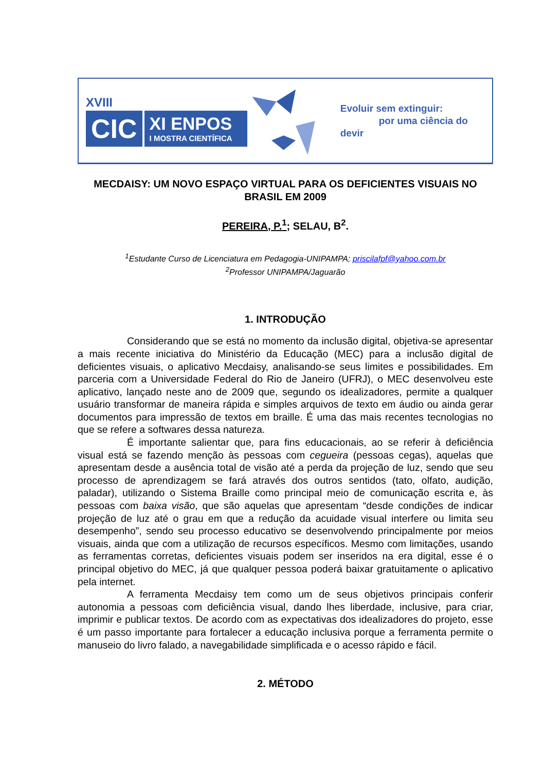XVIII
CIC
XI ENPOS
I MOSTRA CIENTÍFICA
Evoluir sem extinguir:
por uma ciência do devir
MECDAISY: UM NOVO ESPAÇO VIRTUAL PARA OS DEFICIENTES VISUAIS NO BRASIL EM 2009
PEREIRA, P.<sup>1</sup>; SELAU, B<sup>2</sup>.
<sup>1</sup> Estudante Curso de Licenciatura em Pedagogia-UNIPAMPA; priscilafpf@yahoo.com.br
<sup>2</sup> Professor UNIPAMPA/Jaguarão
1. INTRODUÇÃO
Considerando que se está no momento da inclusão digital, objetiva-se apresentar a mais recente iniciativa do Ministério da Educação (MEC) para a inclusão digital de deficientes visuais, o aplicativo Mecdaisy, analisando-se seus limites e possibilidades. Em parceria com a Universidade Federal do Rio de Janeiro (UFRJ), o MEC desenvolveu este aplicativo, lançado neste ano de 2009 que, segundo os idealizadores, permite a qualquer usuário transformar de maneira rápida e simples arquivos de texto em áudio ou ainda gerar documentos para impressão de textos em braille. É uma das mais recentes tecnologias no que se refere a softwares dessa natureza.
É importante salientar que, para fins educacionais, ao se referir à deficiência visual está se fazendo menção às pessoas com cegueira (pessoas cegas), aquelas que apresentam desde a ausência total de visão até a perda da projeção de luz, sendo que seu processo de aprendizagem se fará através dos outros sentidos (tato, olfato, audição, paladar), utilizando o Sistema Braille como principal meio de comunicação escrita e, às pessoas com baixa visão, que são aquelas que apresentam “desde condições de indicar projeção de luz até o grau em que a redução da acuidade visual interfere ou limita seu desempenho”, sendo seu processo educativo se desenvolvendo principalmente por meios visuais, ainda que com a utilização de recursos específicos. Mesmo com limitações, usando as ferramentas corretas, deficientes visuais podem ser inseridos na era digital, esse é o principal objetivo do MEC, já que qualquer pessoa poderá baixar gratuitamente o aplicativo pela internet.
A ferramenta Mecdaisy tem como um de seus objetivos principais conferir autonomia a pessoas com deficiência visual, dando lhes liberdade, inclusive, para criar, imprimir e publicar textos. De acordo com as expectativas dos idealizadores do projeto, esse é um passo importante para fortalecer a educação inclusiva porque a ferramenta permite o manuseio do livro falado, a navegabilidade simplificada e o acesso rápido e fácil.
2. MÉTODO